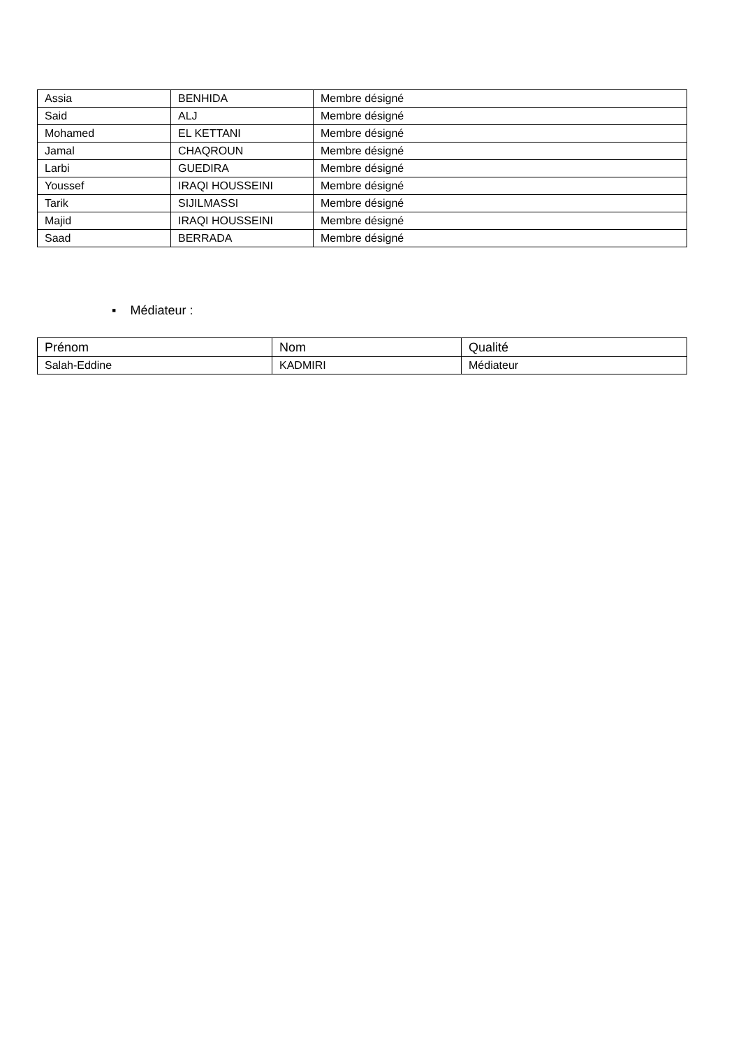| Assia | BENHIDA | Membre désigné |
| Said | ALJ | Membre désigné |
| Mohamed | EL KETTANI | Membre désigné |
| Jamal | CHAQROUN | Membre désigné |
| Larbi | GUEDIRA | Membre désigné |
| Youssef | IRAQI HOUSSEINI | Membre désigné |
| Tarik | SIJILMASSI | Membre désigné |
| Majid | IRAQI HOUSSEINI | Membre désigné |
| Saad | BERRADA | Membre désigné |
▪ Médiateur :
| Prénom | Nom | Qualité |
| --- | --- | --- |
| Salah-Eddine | KADMIRI | Médiateur |